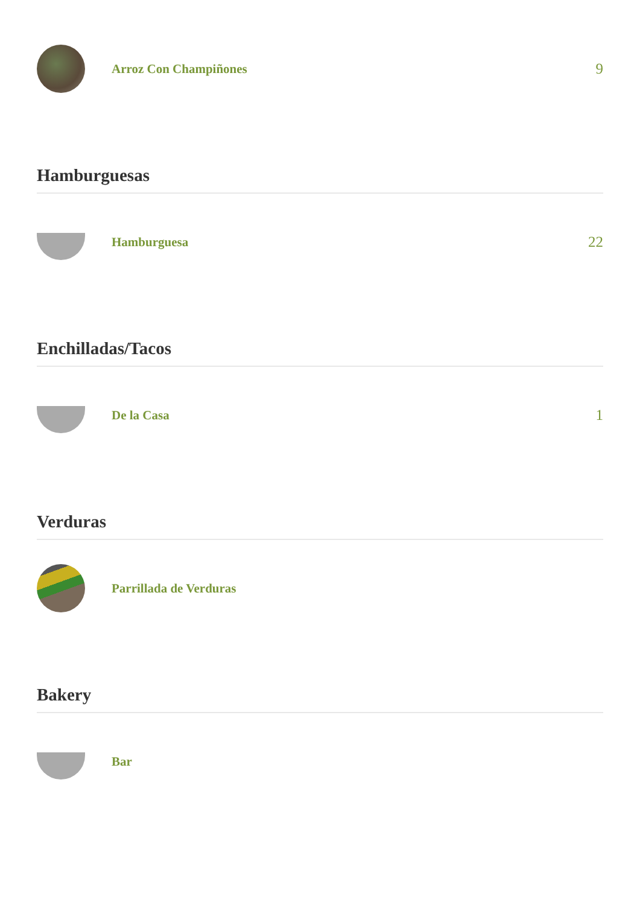Arroz Con Champiñones
9
Hamburguesas
Hamburguesa
22
Enchilladas/Tacos
De la Casa
1
Verduras
Parrillada de Verduras
Bakery
Bar